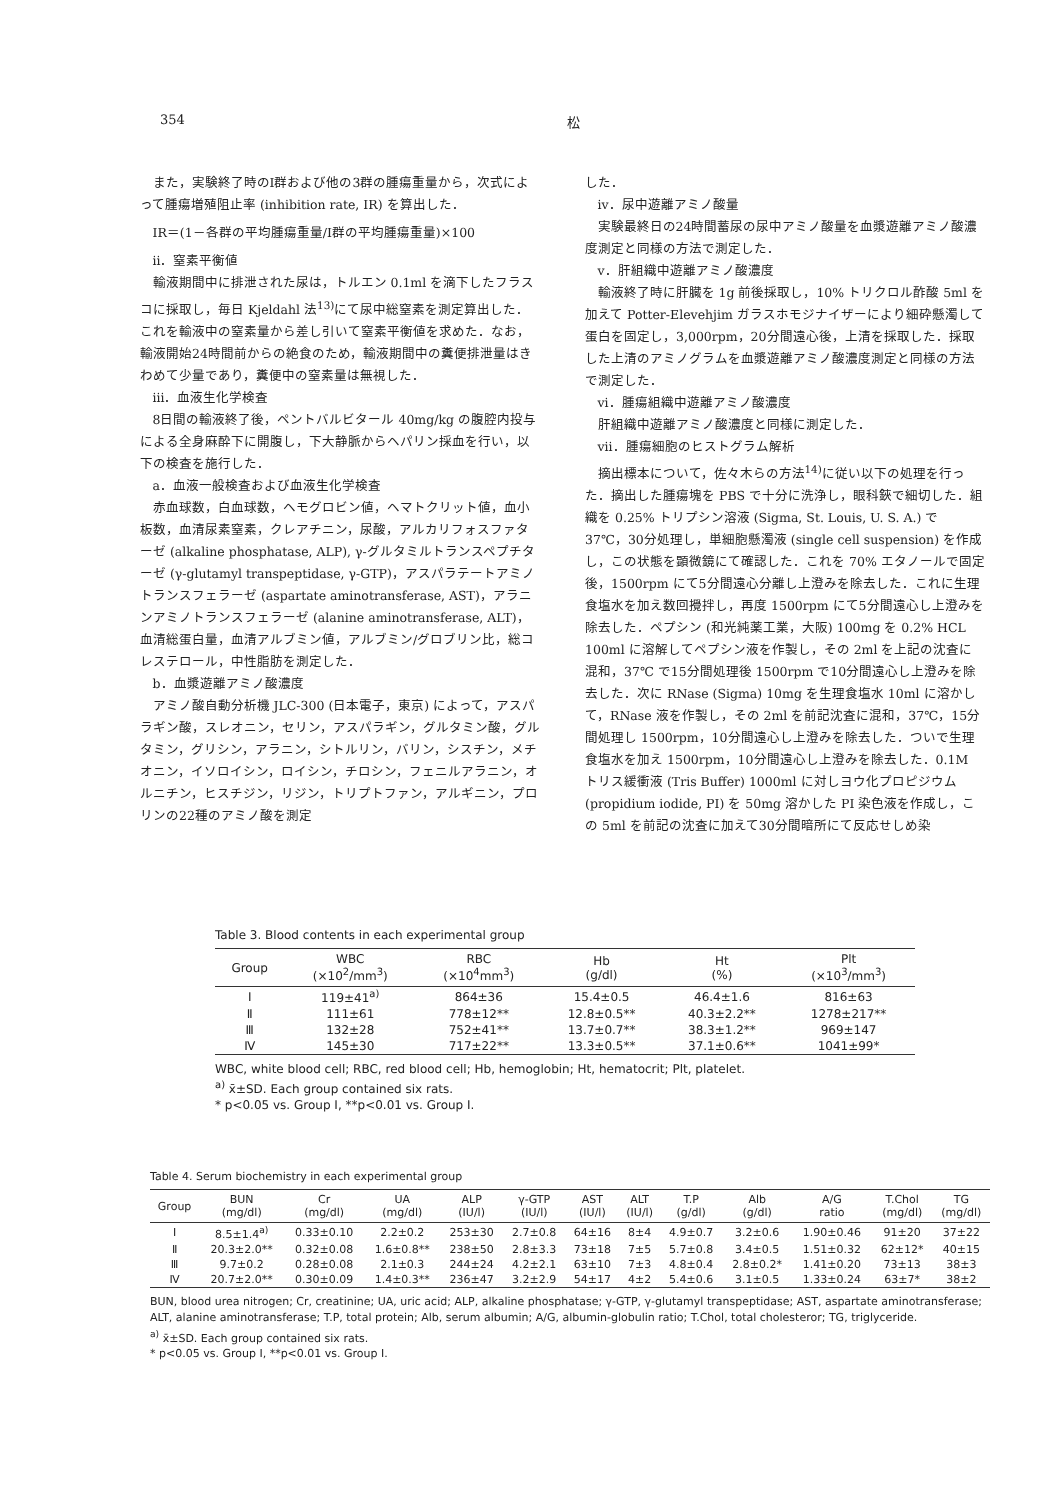354 松
また，実験終了時のⅠ群および他の3群の腫瘍重量から，次式によって腫瘍増殖阻止率 (inhibition rate, IR) を算出した．
IR＝(1－各群の平均腫瘍重量/Ⅰ群の平均腫瘍重量)×100
ii．窒素平衡値
輸液期間中に排泄された尿は，トルエン 0.1ml を滴下したフラスコに採取し，毎日 Kjeldahl 法<sup>13)</sup>にて尿中総窒素を測定算出した．これを輸液中の窒素量から差し引いて窒素平衡値を求めた．なお，輸液開始24時間前からの絶食のため，輸液期間中の糞便排泄量はきわめて少量であり，糞便中の窒素量は無視した．
iii．血液生化学検査
8日間の輸液終了後，ペントバルビタール 40mg/kg の腹腔内投与による全身麻酔下に開腹し，下大静脈からヘパリン採血を行い，以下の検査を施行した．
a．血液一般検査および血液生化学検査
赤血球数，白血球数，ヘモグロビン値，ヘマトクリット値，血小板数，血清尿素窒素，クレアチニン，尿酸，アルカリフォスファターゼ (alkaline phosphatase, ALP), γ-グルタミルトランスペプチターゼ (γ-glutamyl transpeptidase, γ-GTP)，アスパラテートアミノトランスフェラーゼ (aspartate aminotransferase, AST)，アラニンアミノトランスフェラーゼ (alanine aminotransferase, ALT)，血清総蛋白量，血清アルブミン値，アルブミン/グロブリン比，総コレステロール，中性脂肪を測定した．
b．血漿遊離アミノ酸濃度
アミノ酸自動分析機 JLC-300 (日本電子，東京) によって，アスパラギン酸，スレオニン，セリン，アスパラギン，グルタミン酸，グルタミン，グリシン，アラニン，シトルリン，バリン，シスチン，メチオニン，イソロイシン，ロイシン，チロシン，フェニルアラニン，オルニチン，ヒスチジン，リジン，トリプトファン，アルギニン，プロリンの22種のアミノ酸を測定
した．
iv．尿中遊離アミノ酸量
実験最終日の24時間蓄尿の尿中アミノ酸量を血漿遊離アミノ酸濃度測定と同様の方法で測定した．
v．肝組織中遊離アミノ酸濃度
輸液終了時に肝臓を 1g 前後採取し，10% トリクロル酢酸 5ml を加えて Potter-Elevehjim ガラスホモジナイザーにより細砕懸濁して蛋白を固定し，3,000rpm，20分間遠心後，上清を採取した．採取した上清のアミノグラムを血漿遊離アミノ酸濃度測定と同様の方法で測定した．
vi．腫瘍組織中遊離アミノ酸濃度
肝組織中遊離アミノ酸濃度と同様に測定した．
vii．腫瘍細胞のヒストグラム解析
摘出標本について，佐々木らの方法<sup>14)</sup>に従い以下の処理を行った．摘出した腫瘍塊を PBS で十分に洗浄し，眼科鋏で細切した．組織を 0.25% トリプシン溶液 (Sigma, St. Louis, U. S. A.) で 37℃，30分処理し，単細胞懸濁液 (single cell suspension) を作成し，この状態を顕微鏡にて確認した．これを 70% エタノールで固定後，1500rpm にて5分間遠心分離し上澄みを除去した．これに生理食塩水を加え数回攪拌し，再度 1500rpm にて5分間遠心し上澄みを除去した．ペプシン (和光純薬工業，大阪) 100mg を 0.2% HCL 100ml に溶解してペプシン液を作製し，その 2ml を上記の沈査に混和，37℃ で15分間処理後 1500rpm で10分間遠心し上澄みを除去した．次に RNase (Sigma) 10mg を生理食塩水 10ml に溶かして，RNase 液を作製し，その 2ml を前記沈査に混和，37℃，15分間処理し 1500rpm，10分間遠心し上澄みを除去した．ついで生理食塩水を加え 1500rpm，10分間遠心し上澄みを除去した．0.1M トリス緩衝液 (Tris Buffer) 1000ml に対しヨウ化プロピジウム (propidium iodide, PI) を 50mg 溶かした PI 染色液を作成し，この 5ml を前記の沈査に加えて30分間暗所にて反応せしめ染
Table 3. Blood contents in each experimental group
| Group | WBC (×10<sup>2</sup>/mm<sup>3</sup>) | RBC (×10<sup>4</sup>mm<sup>3</sup>) | Hb (g/dl) | Ht (%) | Plt (×10<sup>3</sup>/mm<sup>3</sup>) |
| --- | --- | --- | --- | --- | --- |
| Ⅰ | 119±41<sup>a)</sup> | 864±36 | 15.4±0.5 | 46.4±1.6 | 816±63 |
| Ⅱ | 111±61 | 778±12** | 12.8±0.5** | 40.3±2.2** | 1278±217** |
| Ⅲ | 132±28 | 752±41** | 13.7±0.7** | 38.3±1.2** | 969±147 |
| Ⅳ | 145±30 | 717±22** | 13.3±0.5** | 37.1±0.6** | 1041±99* |
WBC, white blood cell; RBC, red blood cell; Hb, hemoglobin; Ht, hematocrit; Plt, platelet.
<sup>a)</sup> x̄±SD. Each group contained six rats.
* p<0.05 vs. Group Ⅰ, **p<0.01 vs. Group Ⅰ.
Table 4. Serum biochemistry in each experimental group
| Group | BUN (mg/dl) | Cr (mg/dl) | UA (mg/dl) | ALP (IU/l) | γ-GTP (IU/l) | AST (IU/l) | ALT (IU/l) | T.P (g/dl) | Alb (g/dl) | A/G ratio | T.Chol (mg/dl) | TG (mg/dl) |
| --- | --- | --- | --- | --- | --- | --- | --- | --- | --- | --- | --- | --- |
| Ⅰ | 8.5±1.4<sup>a)</sup> | 0.33±0.10 | 2.2±0.2 | 253±30 | 2.7±0.8 | 64±16 | 8±4 | 4.9±0.7 | 3.2±0.6 | 1.90±0.46 | 91±20 | 37±22 |
| Ⅱ | 20.3±2.0** | 0.32±0.08 | 1.6±0.8** | 238±50 | 2.8±3.3 | 73±18 | 7±5 | 5.7±0.8 | 3.4±0.5 | 1.51±0.32 | 62±12* | 40±15 |
| Ⅲ | 9.7±0.2 | 0.28±0.08 | 2.1±0.3 | 244±24 | 4.2±2.1 | 63±10 | 7±3 | 4.8±0.4 | 2.8±0.2* | 1.41±0.20 | 73±13 | 38±3 |
| Ⅳ | 20.7±2.0** | 0.30±0.09 | 1.4±0.3** | 236±47 | 3.2±2.9 | 54±17 | 4±2 | 5.4±0.6 | 3.1±0.5 | 1.33±0.24 | 63±7* | 38±2 |
BUN, blood urea nitrogen; Cr, creatinine; UA, uric acid; ALP, alkaline phosphatase; γ-GTP, γ-glutamyl transpeptidase; AST, aspartate aminotransferase; ALT, alanine aminotransferase; T.P, total protein; Alb, serum albumin; A/G, albumin-globulin ratio; T.Chol, total cholesteror; TG, triglyceride.
<sup>a)</sup> x̄±SD. Each group contained six rats.
* p<0.05 vs. Group Ⅰ, **p<0.01 vs. Group Ⅰ.